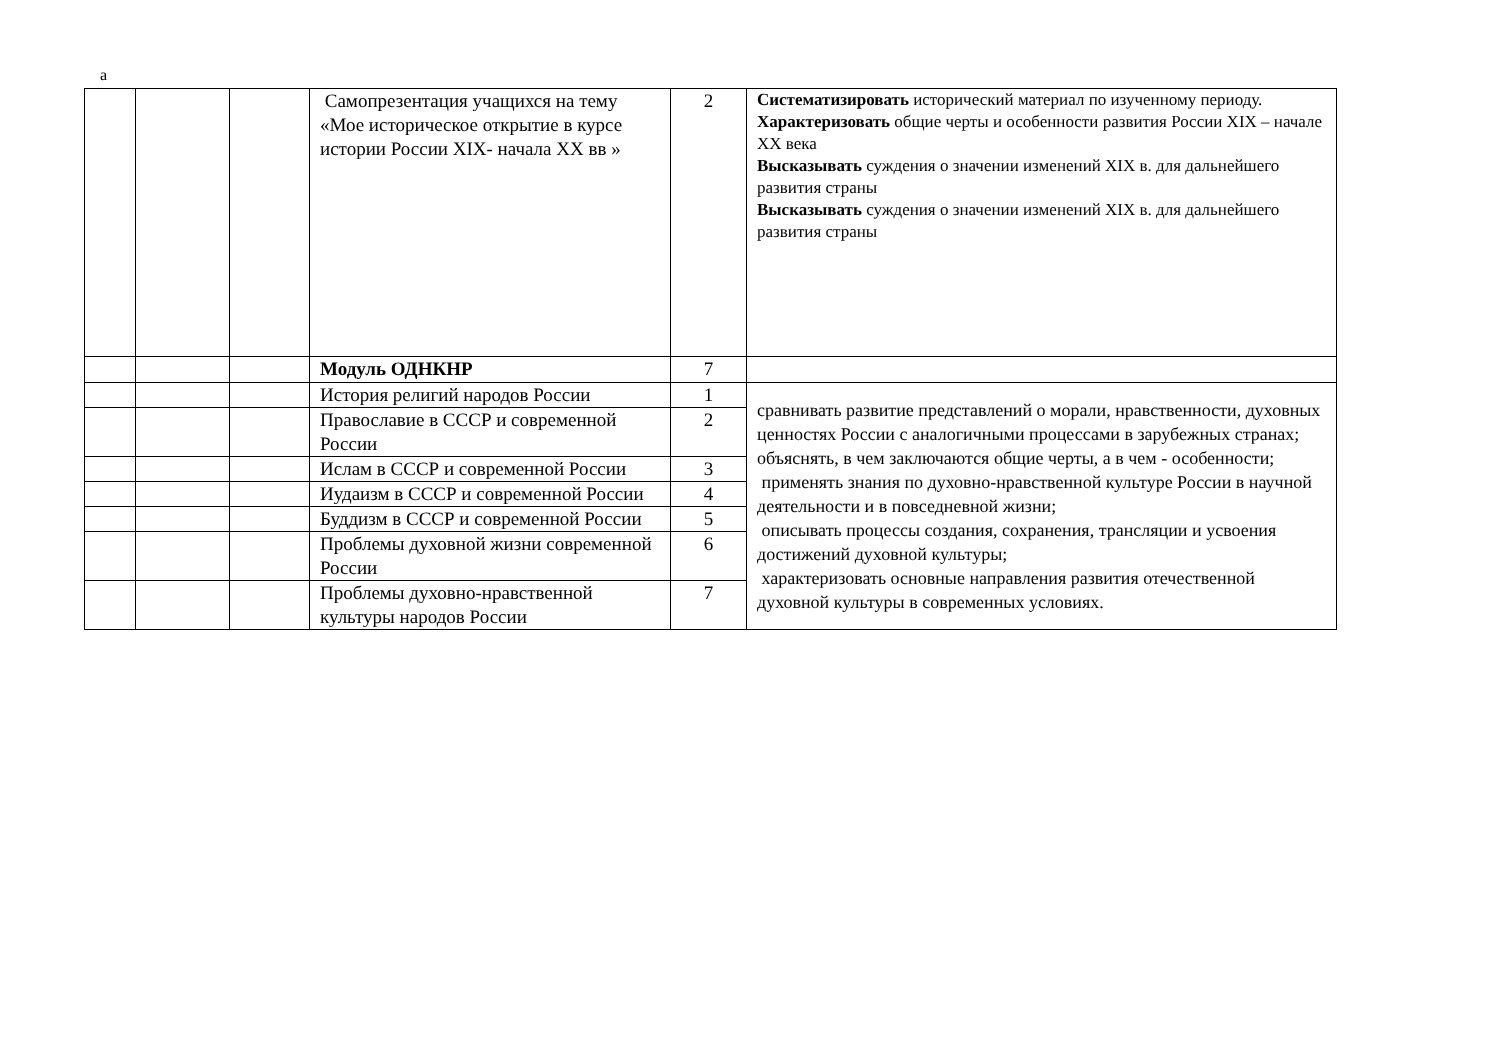а
| | | | Самопрезентация учащихся на тему «Мое историческое открытие в курсе истории России XIX- начала XX вв » | 2 | Систематизировать исторический материал по изученному периоду. Характеризовать общие черты и особенности развития России XIX – начале XX века Высказывать суждения о значении изменений XIX в. для дальнейшего развития страны Высказывать суждения о значении изменений XIX в. для дальнейшего развития страны |
| | | | Модуль ОДНКНР | 7 | |
| | | | История религий народов России | 1 | сравнивать развитие представлений о морали, нравственности, духовных ценностях России с аналогичными процессами в зарубежных странах; объяснять, в чем заключаются общие черты, а в чем - особенности; применять знания по духовно-нравственной культуре России в научной деятельности и в повседневной жизни; описывать процессы создания, сохранения, трансляции и усвоения достижений духовной культуры; характеризовать основные направления развития отечественной духовной культуры в современных условиях. |
| | | | Православие в СССР и современной России | 2 | |
| | | | Ислам в СССР и современной России | 3 | |
| | | | Иудаизм в СССР и современной России | 4 | |
| | | | Буддизм в СССР и современной России | 5 | |
| | | | Проблемы духовной жизни современной России | 6 | |
| | | | Проблемы духовно-нравственной культуры народов России | 7 | |